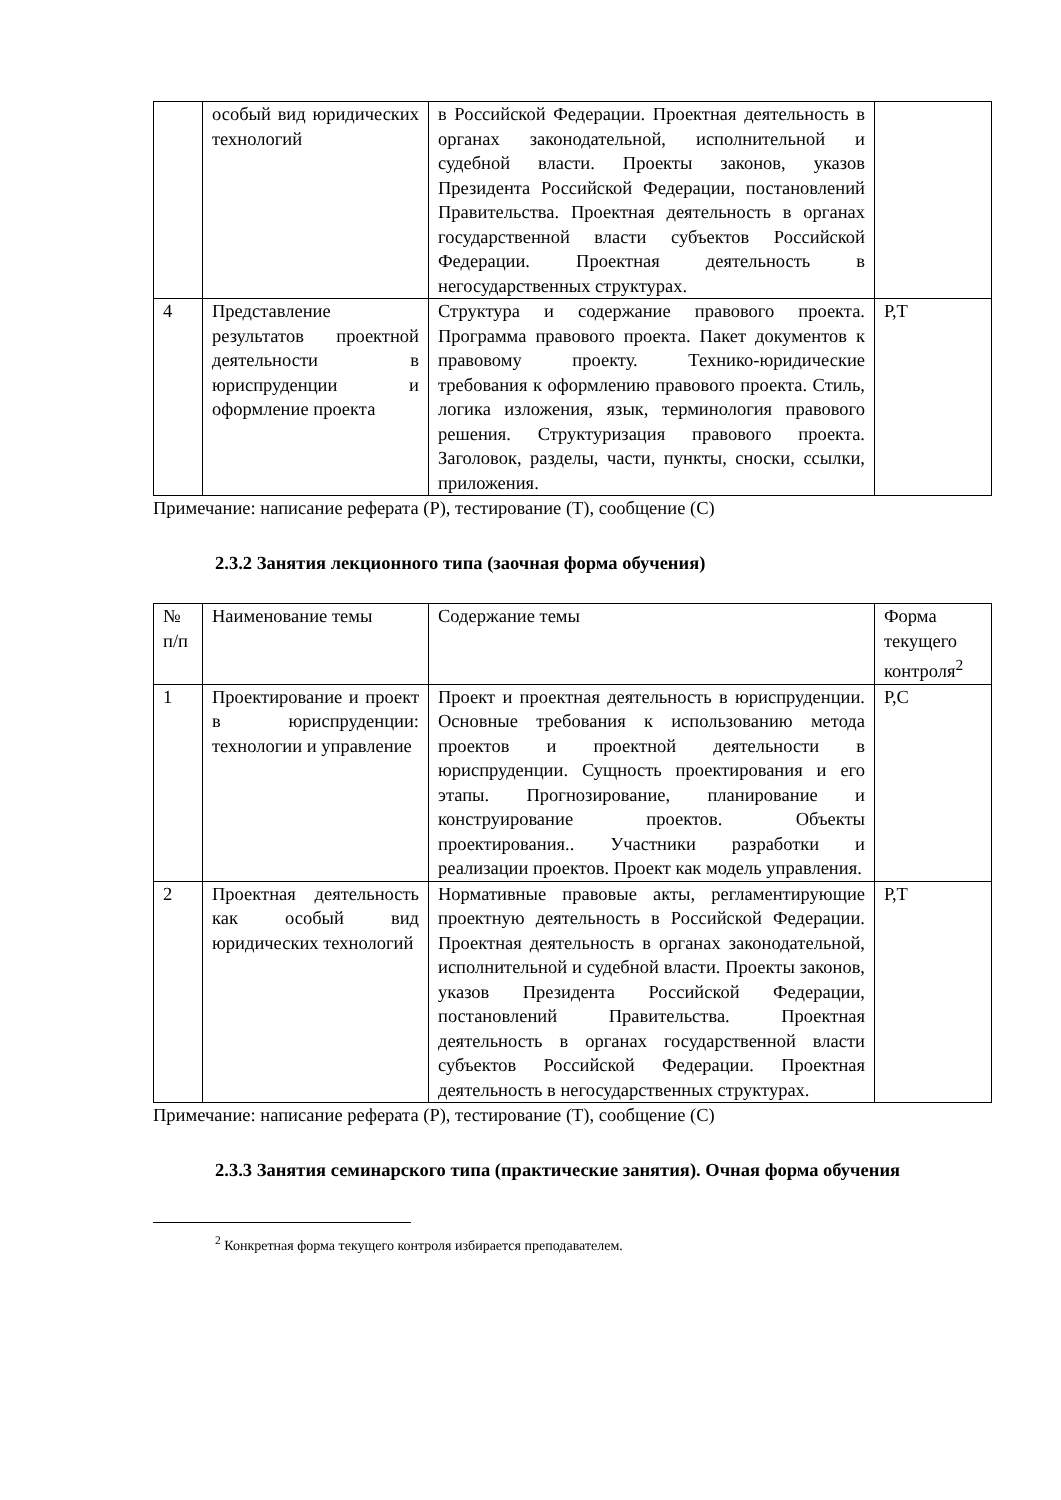| | особый вид юридических технологий | в Российской Федерации. Проектная деятельность в органах законодательной, исполнительной и судебной власти. Проекты законов, указов Президента Российской Федерации, постановлений Правительства. Проектная деятельность в органах государственной власти субъектов Российской Федерации. Проектная деятельность в негосударственных структурах. | |
| 4 | Представление результатов проектной деятельности в юриспруденции и оформление проекта | Структура и содержание правового проекта. Программа правового проекта. Пакет документов к правовому проекту. Технико-юридические требования к оформлению правового проекта. Стиль, логика изложения, язык, терминология правового решения. Структуризация правового проекта. Заголовок, разделы, части, пункты, сноски, ссылки, приложения. | Р,Т |
Примечание: написание реферата (Р), тестирование (Т), сообщение (С)
2.3.2 Занятия лекционного типа (заочная форма обучения)
| № п/п | Наименование темы | Содержание темы | Форма текущего контроля<sup>2</sup> |
| 1 | Проектирование и проект в юриспруденции: технологии и управление | Проект и проектная деятельность в юриспруденции. Основные требования к использованию метода проектов и проектной деятельности в юриспруденции. Сущность проектирования и его этапы. Прогнозирование, планирование и конструирование проектов. Объекты проектирования.. Участники разработки и реализации проектов. Проект как модель управления. | Р,С |
| 2 | Проектная деятельность как особый вид юридических технологий | Нормативные правовые акты, регламентирующие проектную деятельность в Российской Федерации. Проектная деятельность в органах законодательной, исполнительной и судебной власти. Проекты законов, указов Президента Российской Федерации, постановлений Правительства. Проектная деятельность в органах государственной власти субъектов Российской Федерации. Проектная деятельность в негосударственных структурах. | Р,Т |
Примечание: написание реферата (Р), тестирование (Т), сообщение (С)
2.3.3 Занятия семинарского типа (практические занятия). Очная форма обучения
<sup>2</sup> Конкретная форма текущего контроля избирается преподавателем.